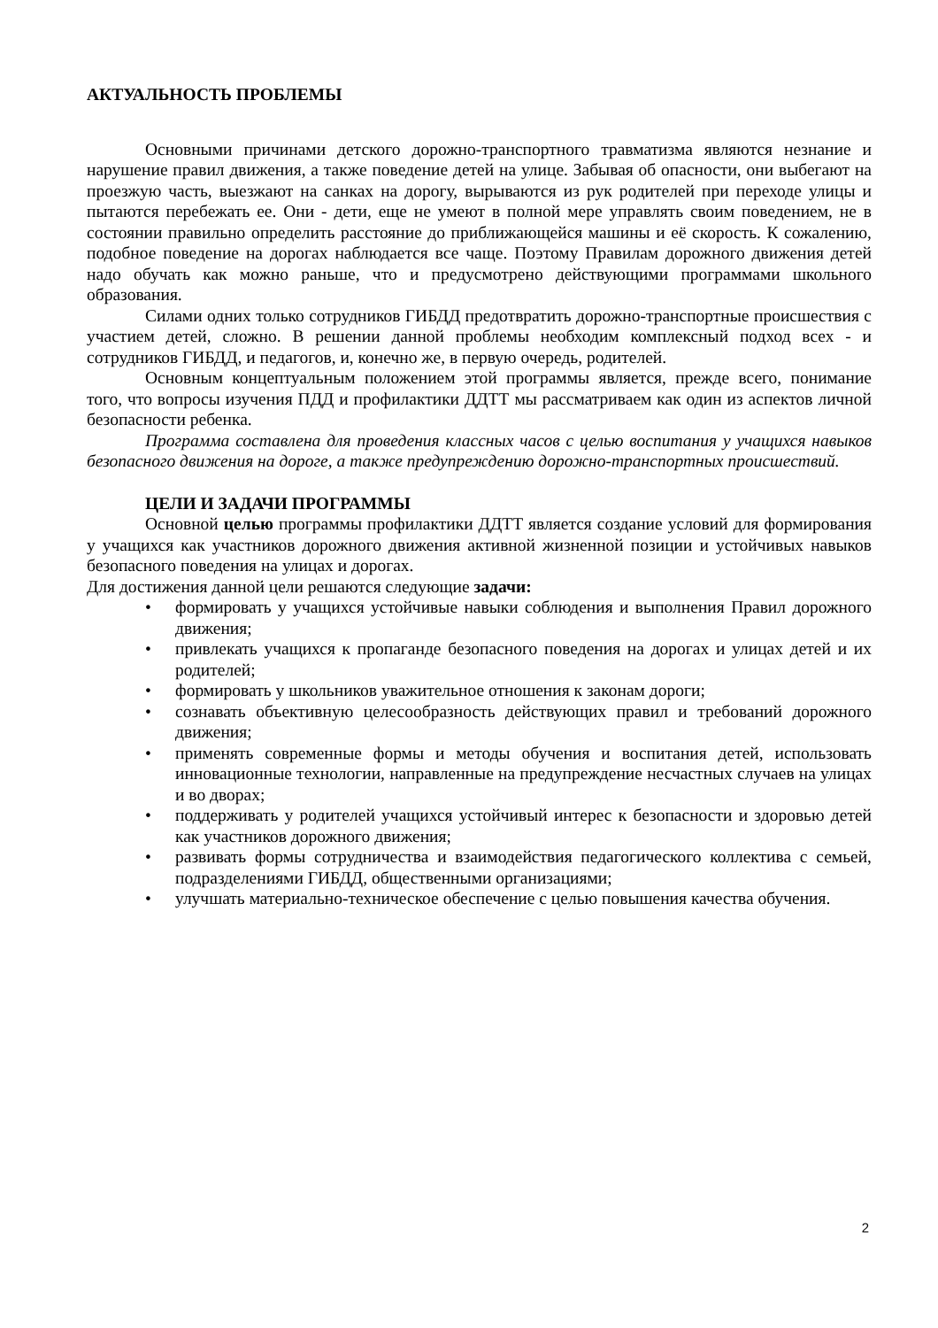АКТУАЛЬНОСТЬ ПРОБЛЕМЫ
Основными причинами детского дорожно-транспортного травматизма являются незнание и нарушение правил движения, а также поведение детей на улице. Забывая об опасности, они выбегают на проезжую часть, выезжают на санках на дорогу, вырываются из рук родителей при переходе улицы и пытаются перебежать ее. Они - дети, еще не умеют в полной мере управлять своим поведением, не в состоянии правильно определить расстояние до приближающейся машины и её скорость. К сожалению, подобное поведение на дорогах наблюдается все чаще. Поэтому Правилам дорожного движения детей надо обучать как можно раньше, что и предусмотрено действующими программами школьного образования.
Силами одних только сотрудников ГИБДД предотвратить дорожно-транспортные происшествия с участием детей, сложно. В решении данной проблемы необходим комплексный подход всех - и сотрудников ГИБДД, и педагогов, и, конечно же, в первую очередь, родителей.
Основным концептуальным положением этой программы является, прежде всего, понимание того, что вопросы изучения ПДД и профилактики ДДТТ мы рассматриваем как один из аспектов личной безопасности ребенка.
Программа составлена для проведения классных часов с целью воспитания у учащихся навыков безопасного движения на дороге, а также предупреждению дорожно-транспортных происшествий.
ЦЕЛИ И ЗАДАЧИ ПРОГРАММЫ
Основной целью программы профилактики ДДТТ является создание условий для формирования у учащихся как участников дорожного движения активной жизненной позиции и устойчивых навыков безопасного поведения на улицах и дорогах.
Для достижения данной цели решаются следующие задачи:
• формировать у учащихся устойчивые навыки соблюдения и выполнения Правил дорожного движения;
• привлекать учащихся к пропаганде безопасного поведения на дорогах и улицах детей и их родителей;
• формировать у школьников уважительное отношения к законам дороги;
• сознавать объективную целесообразность действующих правил и требований дорожного движения;
• применять современные формы и методы обучения и воспитания детей, использовать инновационные технологии, направленные на предупреждение несчастных случаев на улицах и во дворах;
• поддерживать у родителей учащихся устойчивый интерес к безопасности и здоровью детей как участников дорожного движения;
• развивать формы сотрудничества и взаимодействия педагогического коллектива с семьей, подразделениями ГИБДД, общественными организациями;
• улучшать материально-техническое обеспечение с целью повышения качества обучения.
2